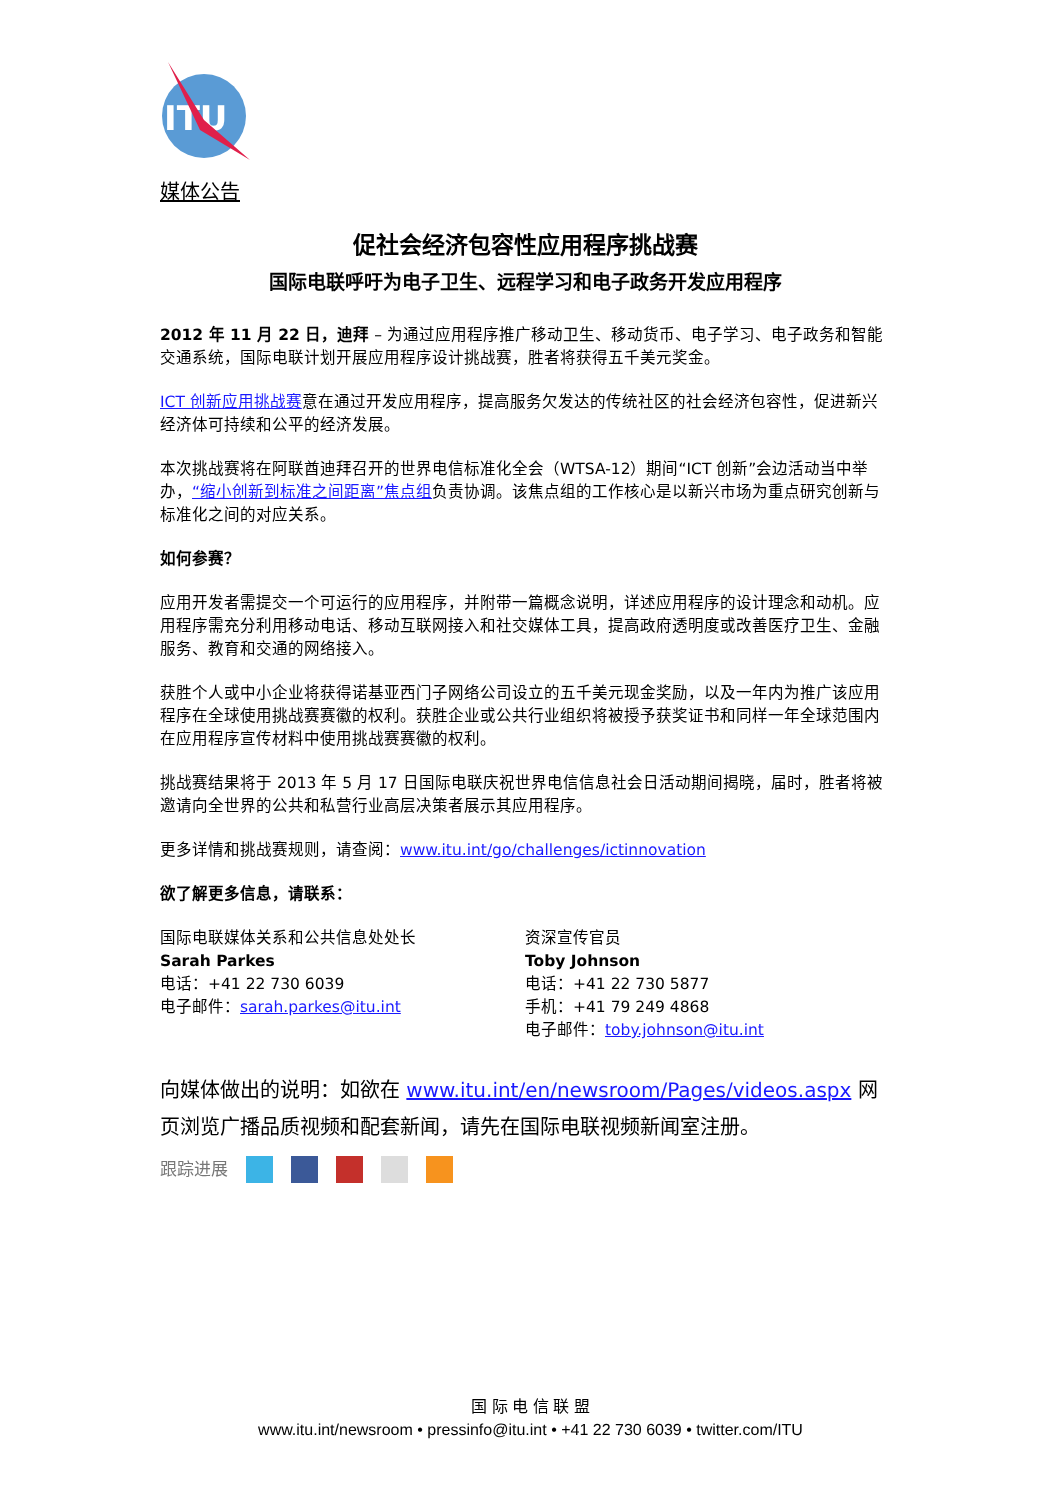ITU
媒体公告
促社会经济包容性应用程序挑战赛
国际电联呼吁为电子卫生、远程学习和电子政务开发应用程序
2012 年 11 月 22 日，迪拜 – 为通过应用程序推广移动卫生、移动货币、电子学习、电子政务和智能交通系统，国际电联计划开展应用程序设计挑战赛，胜者将获得五千美元奖金。
ICT 创新应用挑战赛意在通过开发应用程序，提高服务欠发达的传统社区的社会经济包容性，促进新兴经济体可持续和公平的经济发展。
本次挑战赛将在阿联酋迪拜召开的世界电信标准化全会（WTSA-12）期间“ICT 创新”会边活动当中举办，“缩小创新到标准之间距离”焦点组负责协调。该焦点组的工作核心是以新兴市场为重点研究创新与标准化之间的对应关系。
如何参赛？
应用开发者需提交一个可运行的应用程序，并附带一篇概念说明，详述应用程序的设计理念和动机。应用程序需充分利用移动电话、移动互联网接入和社交媒体工具，提高政府透明度或改善医疗卫生、金融服务、教育和交通的网络接入。
获胜个人或中小企业将获得诺基亚西门子网络公司设立的五千美元现金奖励，以及一年内为推广该应用程序在全球使用挑战赛赛徽的权利。获胜企业或公共行业组织将被授予获奖证书和同样一年全球范围内在应用程序宣传材料中使用挑战赛赛徽的权利。
挑战赛结果将于 2013 年 5 月 17 日国际电联庆祝世界电信信息社会日活动期间揭晓，届时，胜者将被邀请向全世界的公共和私营行业高层决策者展示其应用程序。
更多详情和挑战赛规则，请查阅：www.itu.int/go/challenges/ictinnovation
欲了解更多信息，请联系：
国际电联媒体关系和公共信息处处长
Sarah Parkes
电话：+41 22 730 6039
电子邮件：sarah.parkes@itu.int
资深宣传官员
Toby Johnson
电话：+41 22 730 5877
手机：+41 79 249 4868
电子邮件：toby.johnson@itu.int
向媒体做出的说明：如欲在 www.itu.int/en/newsroom/Pages/videos.aspx 网页浏览广播品质视频和配套新闻，请先在国际电联视频新闻室注册。
跟踪进展
国 际 电 信 联 盟
www.itu.int/newsroom • pressinfo@itu.int • +41 22 730 6039 • twitter.com/ITU